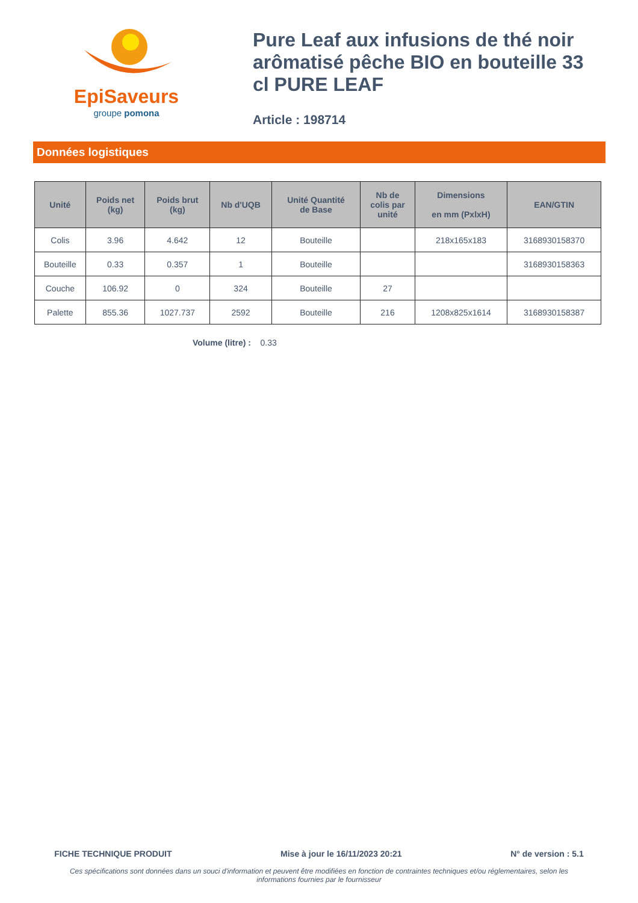EpiSaveurs
groupe pomona
Pure Leaf aux infusions de thé noir arômatisé pêche BIO en bouteille 33 cl PURE LEAF
Article : 198714
Données logistiques
| Unité | Poids net (kg) | Poids brut (kg) | Nb d'UQB | Unité Quantité de Base | Nb de colis par unité | Dimensions en mm (PxlxH) | EAN/GTIN |
| --- | --- | --- | --- | --- | --- | --- | --- |
| Colis | 3.96 | 4.642 | 12 | Bouteille | | 218x165x183 | 3168930158370 |
| Bouteille | 0.33 | 0.357 | 1 | Bouteille | | | 3168930158363 |
| Couche | 106.92 | 0 | 324 | Bouteille | 27 | | |
| Palette | 855.36 | 1027.737 | 2592 | Bouteille | 216 | 1208x825x1614 | 3168930158387 |
Volume (litre) : 0.33
FICHE TECHNIQUE PRODUIT Mise à jour le 16/11/2023 20:21 N° de version : 5.1
Ces spécifications sont données dans un souci d'information et peuvent être modifiées en fonction de contraintes techniques et/ou réglementaires, selon les informations fournies par le fournisseur